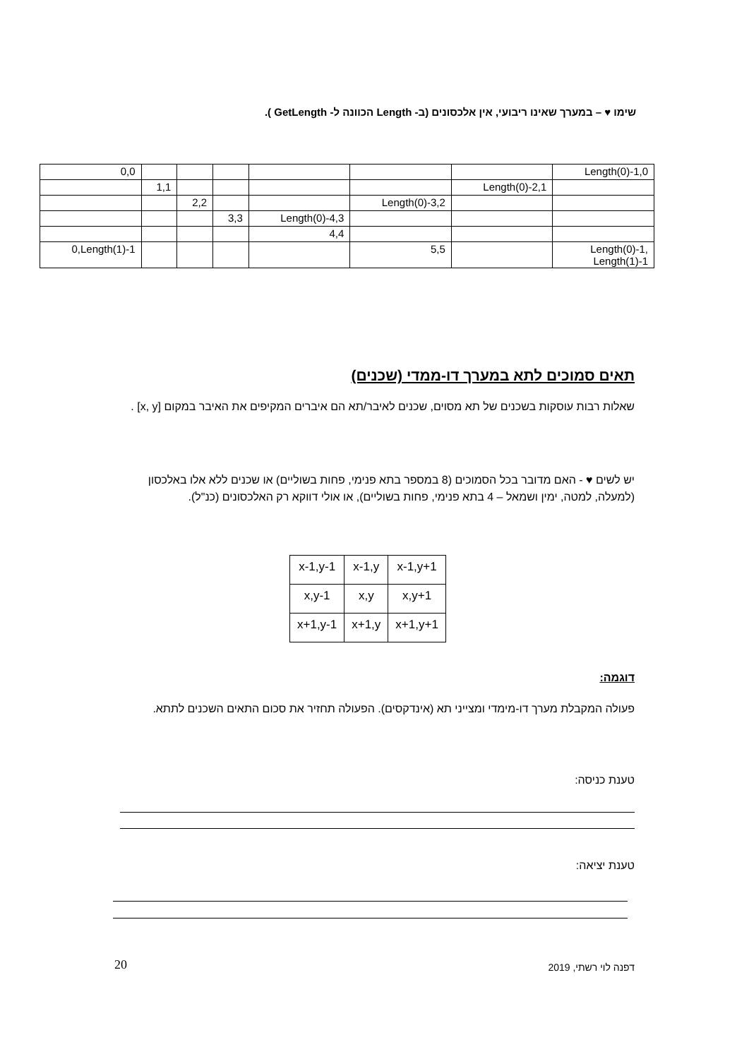שימו ♥ – במערך שאינו ריבועי, אין אלכסונים (ב- Length הכוונה ל- GetLength ).
| 0,0 | | | | | | | Length(0)-1,0 |
| | 1,1 | | | | | Length(0)-2,1 | |
| | | 2,2 | | | Length(0)-3,2 | | |
| | | | 3,3 | Length(0)-4,3 | | | |
| | | | | 4,4 | | | |
| 0,Length(1)-1 | | | | | 5,5 | | Length(0)-1, Length(1)-1 |
תאים סמוכים לתא במערך דו-ממדי (שכנים)
שאלות רבות עוסקות בשכנים של תא מסוים, שכנים לאיבר/תא הם איברים המקיפים את האיבר במקום [x, y] .
יש לשים ♥ - האם מדובר בכל הסמוכים (8 במספר בתא פנימי, פחות בשוליים) או שכנים ללא אלו באלכסון (למעלה, למטה, ימין ושמאל – 4 בתא פנימי, פחות בשוליים), או אולי דווקא רק האלכסונים (כנ"ל).
| x-1,y-1 | x-1,y | x-1,y+1 |
| x,y-1 | x,y | x,y+1 |
| x+1,y-1 | x+1,y | x+1,y+1 |
דוגמה:
פעולה המקבלת מערך דו-מימדי ומצייני תא (אינדקסים). הפעולה תחזיר את סכום התאים השכנים לתתא.
טענת כניסה:
טענת יציאה:
20 דפנה לוי רשתי, 2019